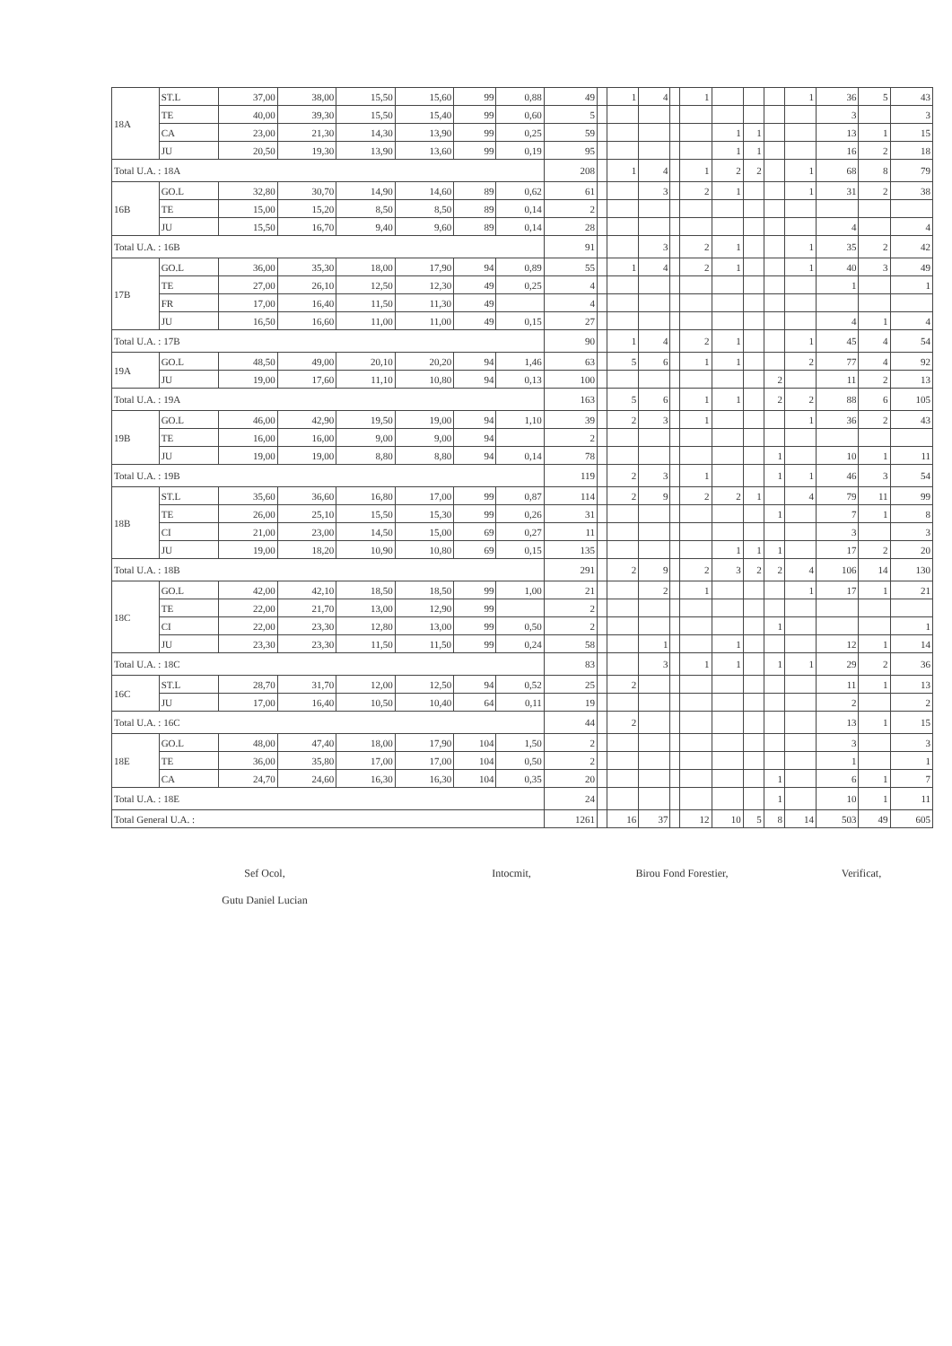| 18A | ST.L | 37,00 | 38,00 | 15,50 | 15,60 | 99 | 0,88 | 49 | | 1 | 4 | | 1 | | | | 1 | 36 | 5 | 43 |
| | TE | 40,00 | 39,30 | 15,50 | 15,40 | 99 | 0,60 | 5 | | | | | | | | | | 3 | | 3 |
| | CA | 23,00 | 21,30 | 14,30 | 13,90 | 99 | 0,25 | 59 | | | | | | 1 | 1 | | | 13 | 1 | 15 |
| | JU | 20,50 | 19,30 | 13,90 | 13,60 | 99 | 0,19 | 95 | | | | | | 1 | 1 | | | 16 | 2 | 18 |
| Total U.A. : 18A | | | | | | | | 208 | | 1 | 4 | | 1 | 2 | 2 | | 1 | 68 | 8 | 79 |
| 16B | GO.L | 32,80 | 30,70 | 14,90 | 14,60 | 89 | 0,62 | 61 | | | 3 | | 2 | 1 | | | 1 | 31 | 2 | 38 |
| | TE | 15,00 | 15,20 | 8,50 | 8,50 | 89 | 0,14 | 2 | | | | | | | | | | | | |
| | JU | 15,50 | 16,70 | 9,40 | 9,60 | 89 | 0,14 | 28 | | | | | | | | | | 4 | | 4 |
| Total U.A. : 16B | | | | | | | | 91 | | | 3 | | 2 | 1 | | | 1 | 35 | 2 | 42 |
| 17B | GO.L | 36,00 | 35,30 | 18,00 | 17,90 | 94 | 0,89 | 55 | | 1 | 4 | | 2 | 1 | | | 1 | 40 | 3 | 49 |
| | TE | 27,00 | 26,10 | 12,50 | 12,30 | 49 | 0,25 | 4 | | | | | | | | | | 1 | | 1 |
| | FR | 17,00 | 16,40 | 11,50 | 11,30 | 49 | | 4 | | | | | | | | | | | | |
| | JU | 16,50 | 16,60 | 11,00 | 11,00 | 49 | 0,15 | 27 | | | | | | | | | | 4 | 1 | 4 |
| Total U.A. : 17B | | | | | | | | 90 | | 1 | 4 | | 2 | 1 | | | 1 | 45 | 4 | 54 |
| 19A | GO.L | 48,50 | 49,00 | 20,10 | 20,20 | 94 | 1,46 | 63 | | 5 | 6 | | 1 | 1 | | | 2 | 77 | 4 | 92 |
| | JU | 19,00 | 17,60 | 11,10 | 10,80 | 94 | 0,13 | 100 | | | | | | | | 2 | | 11 | 2 | 13 |
| Total U.A. : 19A | | | | | | | | 163 | | 5 | 6 | | 1 | 1 | | 2 | 2 | 88 | 6 | 105 |
| 19B | GO.L | 46,00 | 42,90 | 19,50 | 19,00 | 94 | 1,10 | 39 | | 2 | 3 | | 1 | | | | 1 | 36 | 2 | 43 |
| | TE | 16,00 | 16,00 | 9,00 | 9,00 | 94 | | 2 | | | | | | | | | | | | |
| | JU | 19,00 | 19,00 | 8,80 | 8,80 | 94 | 0,14 | 78 | | | | | | | | 1 | | 10 | 1 | 11 |
| Total U.A. : 19B | | | | | | | | 119 | | 2 | 3 | | 1 | | | 1 | 1 | 46 | 3 | 54 |
| 18B | ST.L | 35,60 | 36,60 | 16,80 | 17,00 | 99 | 0,87 | 114 | | 2 | 9 | | 2 | 2 | 1 | | 4 | 79 | 11 | 99 |
| | TE | 26,00 | 25,10 | 15,50 | 15,30 | 99 | 0,26 | 31 | | | | | | | | 1 | | 7 | 1 | 8 |
| | CI | 21,00 | 23,00 | 14,50 | 15,00 | 69 | 0,27 | 11 | | | | | | | | | | 3 | | 3 |
| | JU | 19,00 | 18,20 | 10,90 | 10,80 | 69 | 0,15 | 135 | | | | | | 1 | 1 | 1 | | 17 | 2 | 20 |
| Total U.A. : 18B | | | | | | | | 291 | | 2 | 9 | | 2 | 3 | 2 | 2 | 4 | 106 | 14 | 130 |
| 18C | GO.L | 42,00 | 42,10 | 18,50 | 18,50 | 99 | 1,00 | 21 | | | 2 | | 1 | | | | 1 | 17 | 1 | 21 |
| | TE | 22,00 | 21,70 | 13,00 | 12,90 | 99 | | 2 | | | | | | | | | | | | |
| | CI | 22,00 | 23,30 | 12,80 | 13,00 | 99 | 0,50 | 2 | | | | | | | | 1 | | | | 1 |
| | JU | 23,30 | 23,30 | 11,50 | 11,50 | 99 | 0,24 | 58 | | | 1 | | | 1 | | | | 12 | 1 | 14 |
| Total U.A. : 18C | | | | | | | | 83 | | | 3 | | 1 | 1 | | 1 | 1 | 29 | 2 | 36 |
| 16C | ST.L | 28,70 | 31,70 | 12,00 | 12,50 | 94 | 0,52 | 25 | | 2 | | | | | | | | 11 | 1 | 13 |
| | JU | 17,00 | 16,40 | 10,50 | 10,40 | 64 | 0,11 | 19 | | | | | | | | | | 2 | | 2 |
| Total U.A. : 16C | | | | | | | | 44 | | 2 | | | | | | | | 13 | 1 | 15 |
| 18E | GO.L | 48,00 | 47,40 | 18,00 | 17,90 | 104 | 1,50 | 2 | | | | | | | | | | 3 | | 3 |
| | TE | 36,00 | 35,80 | 17,00 | 17,00 | 104 | 0,50 | 2 | | | | | | | | | | 1 | | 1 |
| | CA | 24,70 | 24,60 | 16,30 | 16,30 | 104 | 0,35 | 20 | | | | | | | | 1 | | 6 | 1 | 7 |
| Total U.A. : 18E | | | | | | | | 24 | | | | | | | | 1 | | 10 | 1 | 11 |
| Total General U.A. : | | | | | | | | 1261 | | 16 | 37 | | 12 | 10 | 5 | 8 | 14 | 503 | 49 | 605 |
Sef Ocol,
Gutu Daniel Lucian
Intocmit, Birou Fond Forestier, Verificat,